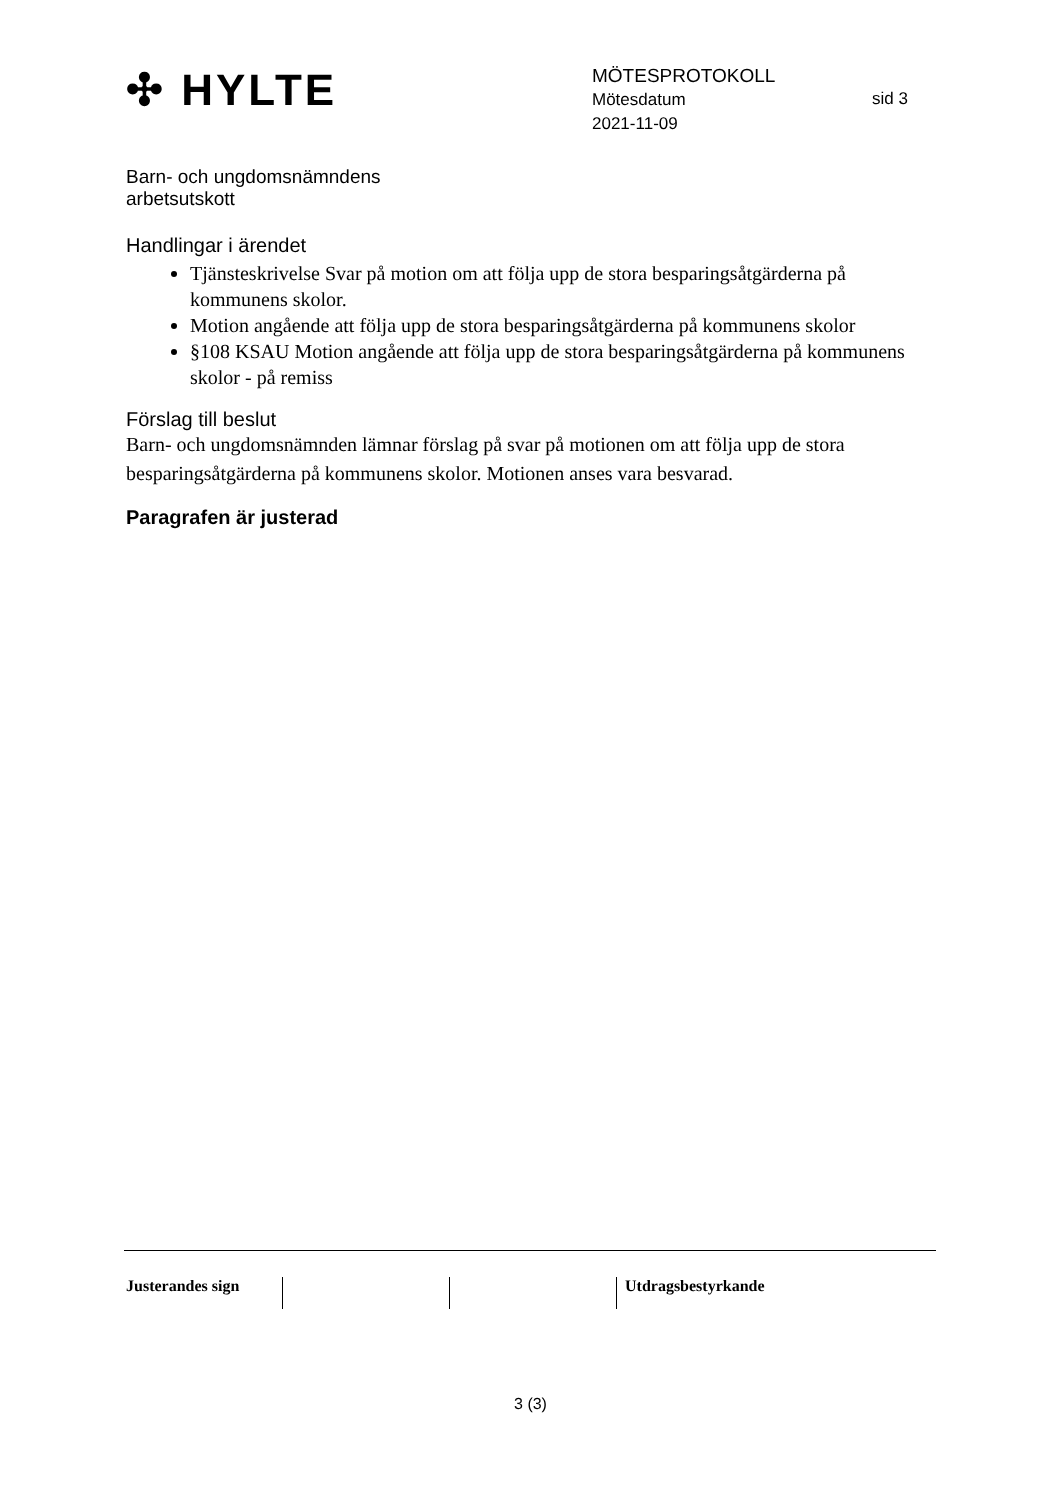✣ HYLTE
MÖTESPROTOKOLL
Mötesdatum
2021-11-09
sid 3
Barn- och ungdomsnämndens
arbetsutskott
Handlingar i ärendet
Tjänsteskrivelse Svar på motion om att följa upp de stora besparingsåtgärderna på kommunens skolor.
Motion angående att följa upp de stora besparingsåtgärderna på kommunens skolor
§108 KSAU Motion angående att följa upp de stora besparingsåtgärderna på kommunens skolor - på remiss
Förslag till beslut
Barn- och ungdomsnämnden lämnar förslag på svar på motionen om att följa upp de stora besparingsåtgärderna på kommunens skolor. Motionen anses vara besvarad.
Paragrafen är justerad
Justerandes sign Utdragsbestyrkande
3 (3)